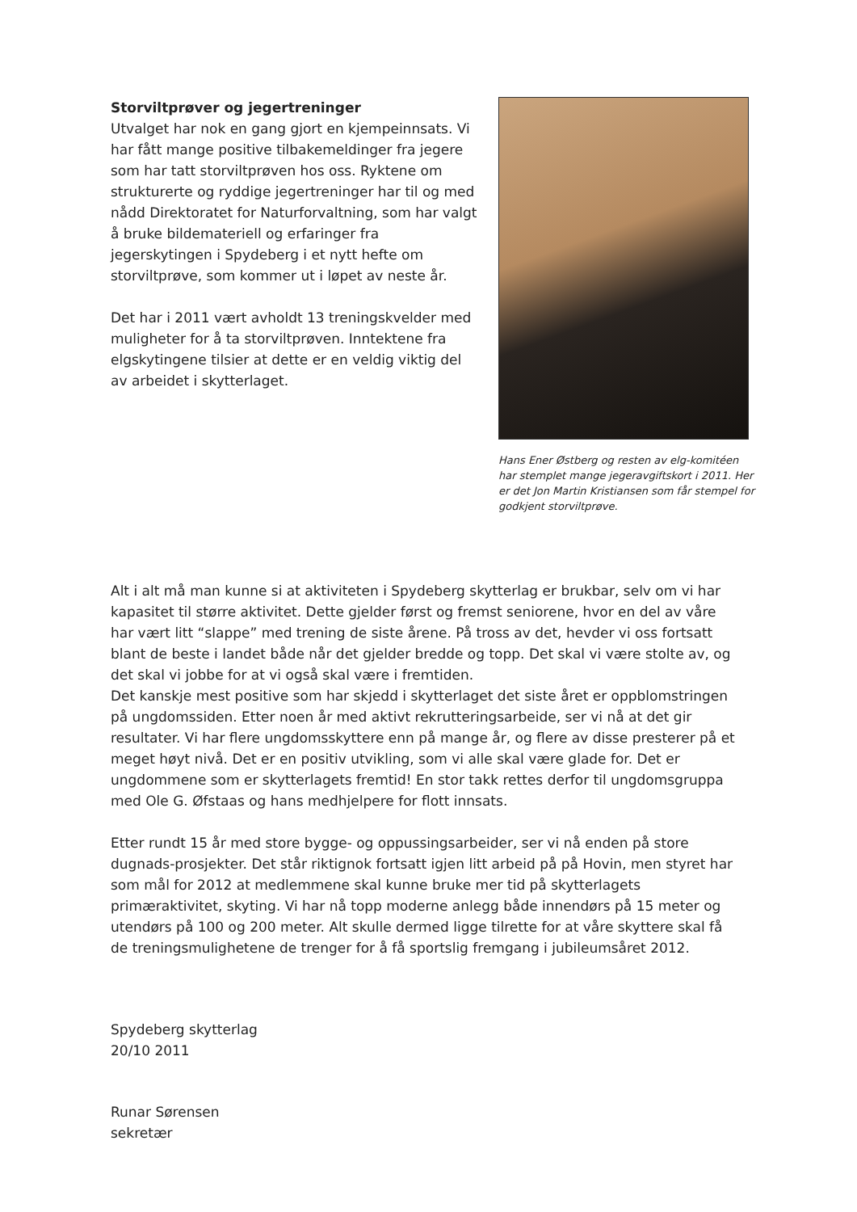Storviltprøver og jegertreninger
Utvalget har nok en gang gjort en kjempeinnsats. Vi har fått mange positive tilbakemeldinger fra jegere som har tatt storviltprøven hos oss. Ryktene om strukturerte og ryddige jegertreninger har til og med nådd Direktoratet for Naturforvaltning, som har valgt å bruke bildemateriell og erfaringer fra jegerskytingen i Spydeberg i et nytt hefte om storviltprøve, som kommer ut i løpet av neste år.
Det har i 2011 vært avholdt 13 treningskvelder med muligheter for å ta storviltprøven. Inntektene fra elgskytingene tilsier at dette er en veldig viktig del av arbeidet i skytterlaget.
Hans Ener Østberg og resten av elg-komitéen har stemplet mange jegeravgiftskort i 2011. Her er det Jon Martin Kristiansen som får stempel for godkjent storviltprøve.
Alt i alt må man kunne si at aktiviteten i Spydeberg skytterlag er brukbar, selv om vi har kapasitet til større aktivitet. Dette gjelder først og fremst seniorene, hvor en del av våre har vært litt “slappe” med trening de siste årene. På tross av det, hevder vi oss fortsatt blant de beste i landet både når det gjelder bredde og topp. Det skal vi være stolte av, og det skal vi jobbe for at vi også skal være i fremtiden.
Det kanskje mest positive som har skjedd i skytterlaget det siste året er oppblomstringen på ungdomssiden. Etter noen år med aktivt rekrutteringsarbeide, ser vi nå at det gir resultater. Vi har flere ungdomsskyttere enn på mange år, og flere av disse presterer på et meget høyt nivå. Det er en positiv utvikling, som vi alle skal være glade for. Det er ungdommene som er skytterlagets fremtid! En stor takk rettes derfor til ungdomsgruppa med Ole G. Øfstaas og hans medhjelpere for flott innsats.
Etter rundt 15 år med store bygge- og oppussingsarbeider, ser vi nå enden på store dugnads-prosjekter. Det står riktignok fortsatt igjen litt arbeid på på Hovin, men styret har som mål for 2012 at medlemmene skal kunne bruke mer tid på skytterlagets primæraktivitet, skyting. Vi har nå topp moderne anlegg både innendørs på 15 meter og utendørs på 100 og 200 meter. Alt skulle dermed ligge tilrette for at våre skyttere skal få de treningsmulighetene de trenger for å få sportslig fremgang i jubileumsåret 2012.
Spydeberg skytterlag
20/10 2011
Runar Sørensen
sekretær